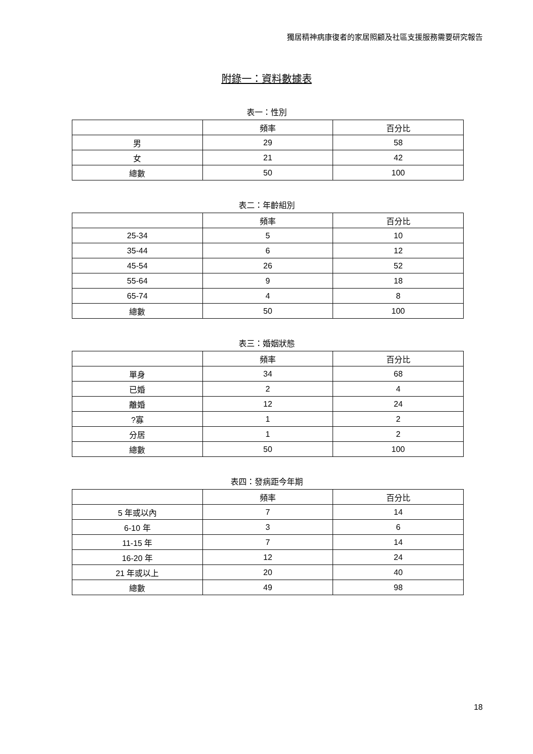獨居精神病康復者的家居照顧及社區支援服務需要研究報告
附錄一：資料數據表
表一：性別
| | 頻率 | 百分比 |
| --- | --- | --- |
| 男 | 29 | 58 |
| 女 | 21 | 42 |
| 總數 | 50 | 100 |
表二：年齡組別
| | 頻率 | 百分比 |
| --- | --- | --- |
| 25-34 | 5 | 10 |
| 35-44 | 6 | 12 |
| 45-54 | 26 | 52 |
| 55-64 | 9 | 18 |
| 65-74 | 4 | 8 |
| 總數 | 50 | 100 |
表三：婚姻狀態
| | 頻率 | 百分比 |
| --- | --- | --- |
| 單身 | 34 | 68 |
| 已婚 | 2 | 4 |
| 離婚 | 12 | 24 |
| ?寡 | 1 | 2 |
| 分居 | 1 | 2 |
| 總數 | 50 | 100 |
表四：發病距今年期
| | 頻率 | 百分比 |
| --- | --- | --- |
| 5 年或以內 | 7 | 14 |
| 6-10 年 | 3 | 6 |
| 11-15 年 | 7 | 14 |
| 16-20 年 | 12 | 24 |
| 21 年或以上 | 20 | 40 |
| 總數 | 49 | 98 |
18